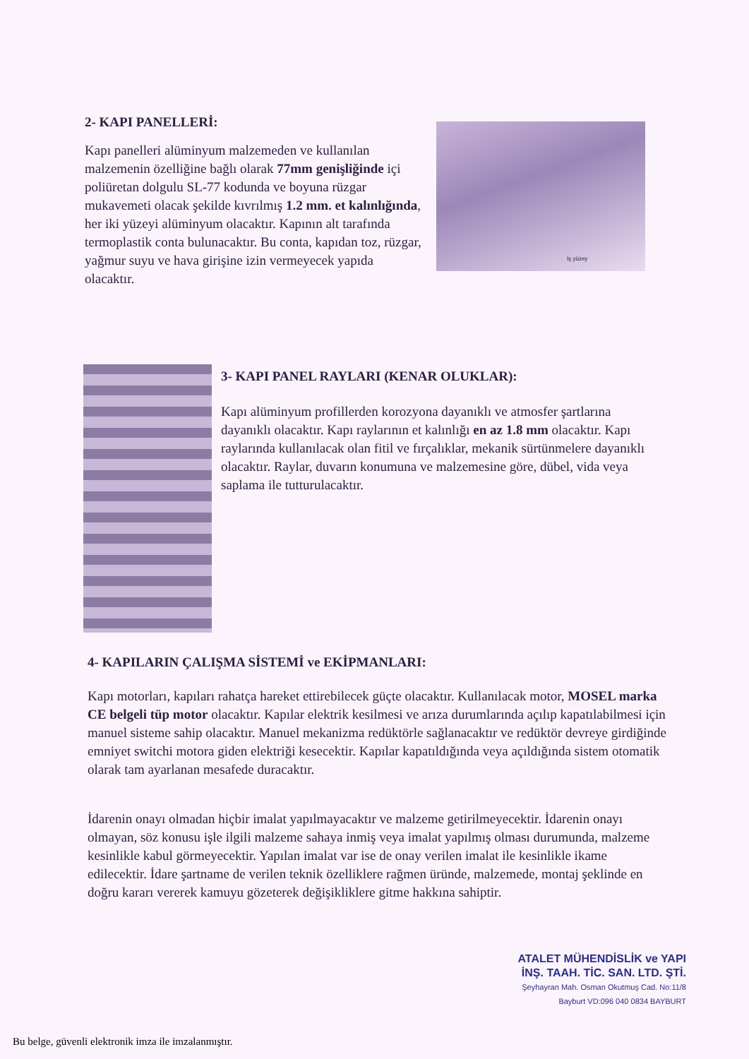2- KAPI PANELLERİ:
Kapı panelleri alüminyum malzemeden ve kullanılan malzemenin özelliğine bağlı olarak 77mm genişliğinde içi poliüretan dolgulu SL-77 kodunda ve boyuna rüzgar mukavemeti olacak şekilde kıvrılmış 1.2 mm. et kalınlığında, her iki yüzeyi alüminyum olacaktır. Kapının alt tarafında termoplastik conta bulunacaktır. Bu conta, kapıdan toz, rüzgar, yağmur suyu ve hava girişine izin vermeyecek yapıda olacaktır.
İç yüzey
3- KAPI PANEL RAYLARI (KENAR OLUKLAR):
Kapı alüminyum profillerden korozyona dayanıklı ve atmosfer şartlarına dayanıklı olacaktır. Kapı raylarının et kalınlığı en az 1.8 mm olacaktır. Kapı raylarında kullanılacak olan fitil ve fırçalıklar, mekanik sürtünmelere dayanıklı olacaktır. Raylar, duvarın konumuna ve malzemesine göre, dübel, vida veya saplama ile tutturulacaktır.
4- KAPILARIN ÇALIŞMA SİSTEMİ ve EKİPMANLARI:
Kapı motorları, kapıları rahatça hareket ettirebilecek güçte olacaktır. Kullanılacak motor, MOSEL marka CE belgeli tüp motor olacaktır. Kapılar elektrik kesilmesi ve arıza durumlarında açılıp kapatılabilmesi için manuel sisteme sahip olacaktır. Manuel mekanizma redüktörle sağlanacaktır ve redüktör devreye girdiğinde emniyet switchi motora giden elektriği kesecektir. Kapılar kapatıldığında veya açıldığında sistem otomatik olarak tam ayarlanan mesafede duracaktır.
İdarenin onayı olmadan hiçbir imalat yapılmayacaktır ve malzeme getirilmeyecektir. İdarenin onayı olmayan, söz konusu işle ilgili malzeme sahaya inmiş veya imalat yapılmış olması durumunda, malzeme kesinlikle kabul görmeyecektir. Yapılan imalat var ise de onay verilen imalat ile kesinlikle ikame edilecektir. İdare şartname de verilen teknik özelliklere rağmen üründe, malzemede, montaj şeklinde en doğru kararı vererek kamuyu gözeterek değişikliklere gitme hakkına sahiptir.
ATALET MÜHENDİSLİK ve YAPI
İNŞ. TAAH. TİC. SAN. LTD. ŞTİ.
Şeyhayran Mah. Osman Okutmuş Cad. No:11/8
Bayburt VD:096 040 0834 BAYBURT
Bu belge, güvenli elektronik imza ile imzalanmıştır.